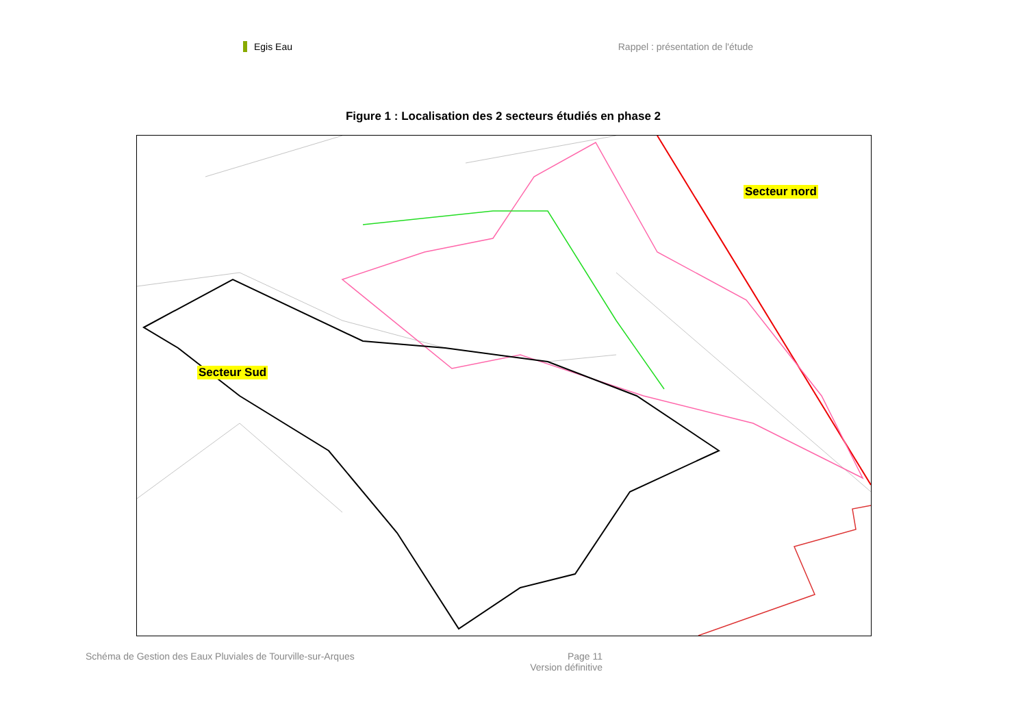Egis Eau Rappel : présentation de l'étude
Figure 1 : Localisation des 2 secteurs étudiés en phase 2
Secteur nord
Secteur Sud
Schéma de Gestion des Eaux Pluviales de Tourville-sur-Arques
Page 11
Version définitive